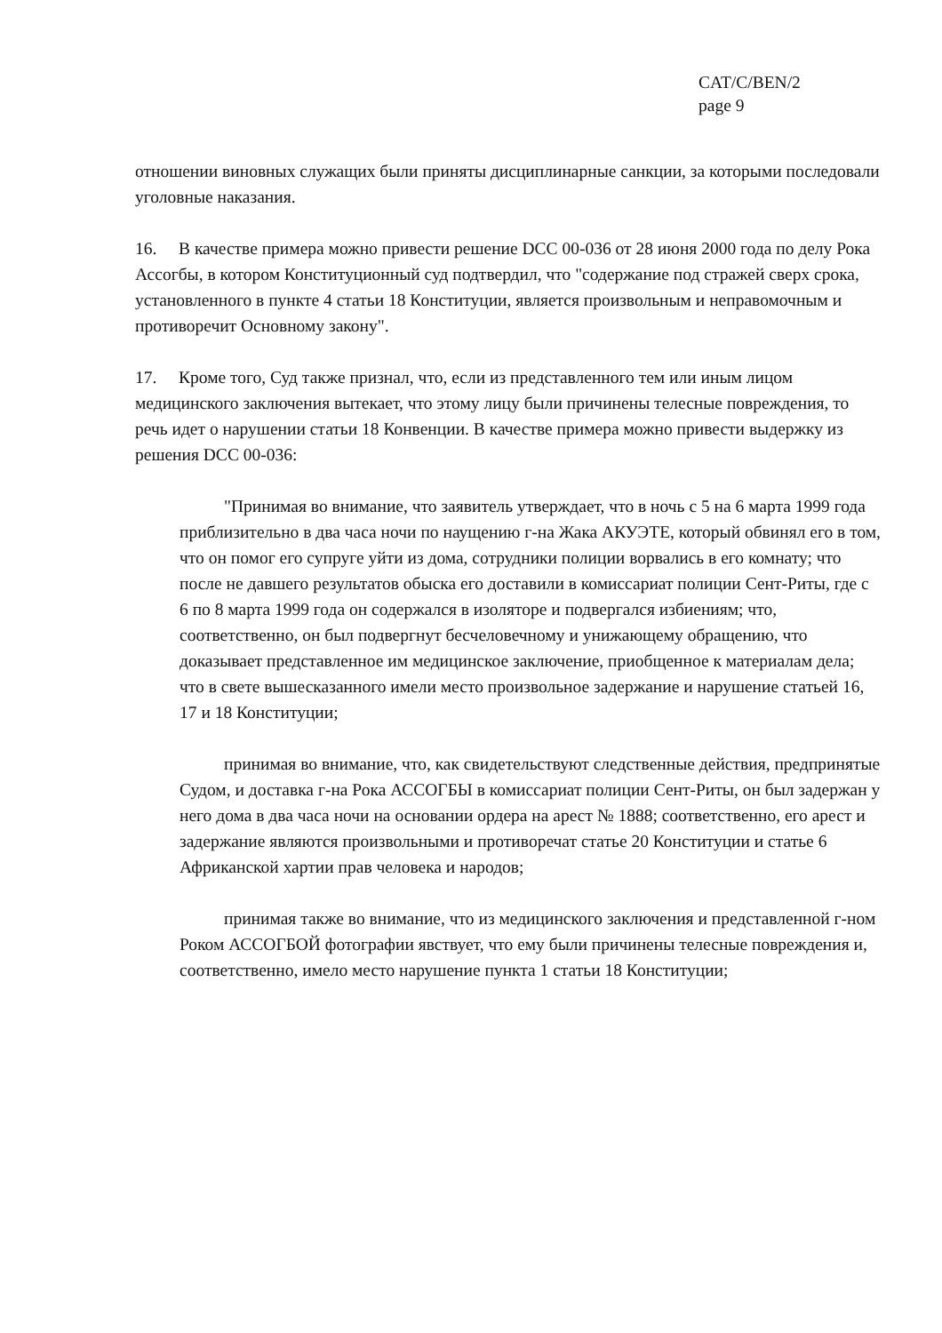CAT/C/BEN/2
page 9
отношении виновных служащих были приняты дисциплинарные санкции, за которыми последовали уголовные наказания.
16. В качестве примера можно привести решение DCC 00-036 от 28 июня 2000 года по делу Рока Ассогбы, в котором Конституционный суд подтвердил, что "содержание под стражей сверх срока, установленного в пункте 4 статьи 18 Конституции, является произвольным и неправомочным и противоречит Основному закону".
17. Кроме того, Суд также признал, что, если из представленного тем или иным лицом медицинского заключения вытекает, что этому лицу были причинены телесные повреждения, то речь идет о нарушении статьи 18 Конвенции. В качестве примера можно привести выдержку из решения DCC 00-036:
"Принимая во внимание, что заявитель утверждает, что в ночь с 5 на 6 марта 1999 года приблизительно в два часа ночи по наущению г-на Жака АКУЭТЕ, который обвинял его в том, что он помог его супруге уйти из дома, сотрудники полиции ворвались в его комнату; что после не давшего результатов обыска его доставили в комиссариат полиции Сент-Риты, где с 6 по 8 марта 1999 года он содержался в изоляторе и подвергался избиениям; что, соответственно, он был подвергнут бесчеловечному и унижающему обращению, что доказывает представленное им медицинское заключение, приобщенное к материалам дела; что в свете вышесказанного имели место произвольное задержание и нарушение статьей 16, 17 и 18 Конституции;
принимая во внимание, что, как свидетельствуют следственные действия, предпринятые Судом, и доставка г-на Рока АССОГБЫ в комиссариат полиции Сент-Риты, он был задержан у него дома в два часа ночи на основании ордера на арест № 1888; соответственно, его арест и задержание являются произвольными и противоречат статье 20 Конституции и статье 6 Африканской хартии прав человека и народов;
принимая также во внимание, что из медицинского заключения и представленной г-ном Роком АССОГБОЙ фотографии явствует, что ему были причинены телесные повреждения и, соответственно, имело место нарушение пункта 1 статьи 18 Конституции;